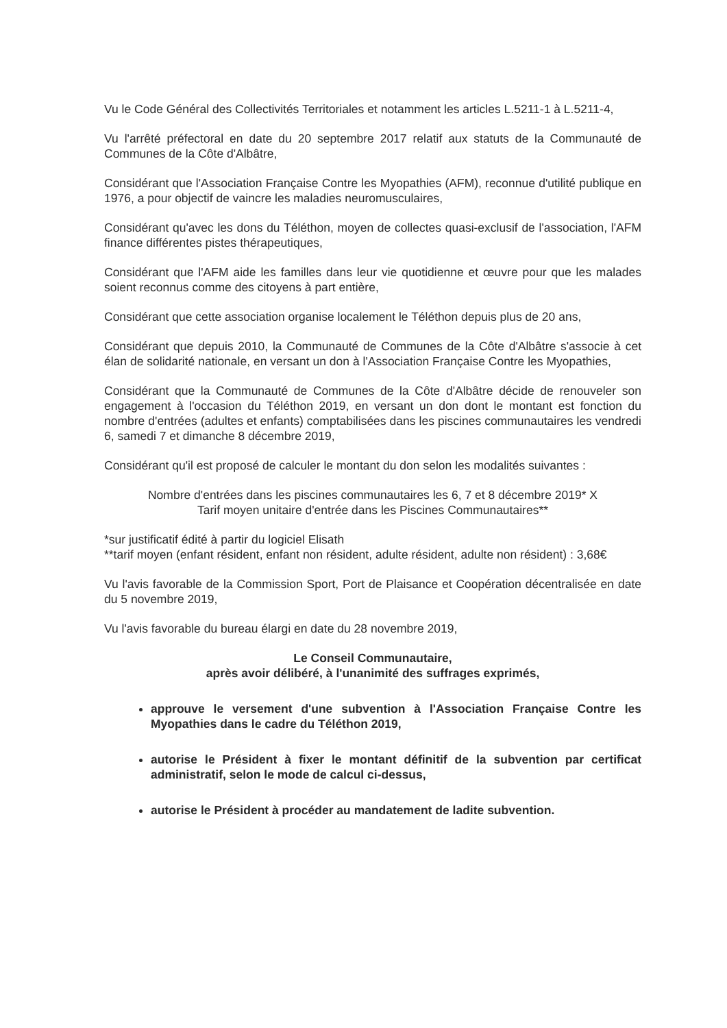Vu le Code Général des Collectivités Territoriales et notamment les articles L.5211-1 à L.5211-4,
Vu l'arrêté préfectoral en date du 20 septembre 2017 relatif aux statuts de la Communauté de Communes de la Côte d'Albâtre,
Considérant que l'Association Française Contre les Myopathies (AFM), reconnue d'utilité publique en 1976, a pour objectif de vaincre les maladies neuromusculaires,
Considérant qu'avec les dons du Téléthon, moyen de collectes quasi-exclusif de l'association, l'AFM finance différentes pistes thérapeutiques,
Considérant que l'AFM aide les familles dans leur vie quotidienne et œuvre pour que les malades soient reconnus comme des citoyens à part entière,
Considérant que cette association organise localement le Téléthon depuis plus de 20 ans,
Considérant que depuis 2010, la Communauté de Communes de la Côte d'Albâtre s'associe à cet élan de solidarité nationale, en versant un don à l'Association Française Contre les Myopathies,
Considérant que la Communauté de Communes de la Côte d'Albâtre décide de renouveler son engagement à l'occasion du Téléthon 2019, en versant un don dont le montant est fonction du nombre d'entrées (adultes et enfants) comptabilisées dans les piscines communautaires les vendredi 6, samedi 7 et dimanche 8 décembre 2019,
Considérant qu'il est proposé de calculer le montant du don selon les modalités suivantes :
Nombre d'entrées dans les piscines communautaires les 6, 7 et 8 décembre 2019* X
Tarif moyen unitaire d'entrée dans les Piscines Communautaires**
*sur justificatif édité à partir du logiciel Elisath
**tarif moyen (enfant résident, enfant non résident, adulte résident, adulte non résident) : 3,68€
Vu l'avis favorable de la Commission Sport, Port de Plaisance et Coopération décentralisée en date du 5 novembre 2019,
Vu l'avis favorable du bureau élargi en date du 28 novembre 2019,
Le Conseil Communautaire,
après avoir délibéré, à l'unanimité des suffrages exprimés,
approuve le versement d'une subvention à l'Association Française Contre les Myopathies dans le cadre du Téléthon 2019,
autorise le Président à fixer le montant définitif de la subvention par certificat administratif, selon le mode de calcul ci-dessus,
autorise le Président à procéder au mandatement de ladite subvention.